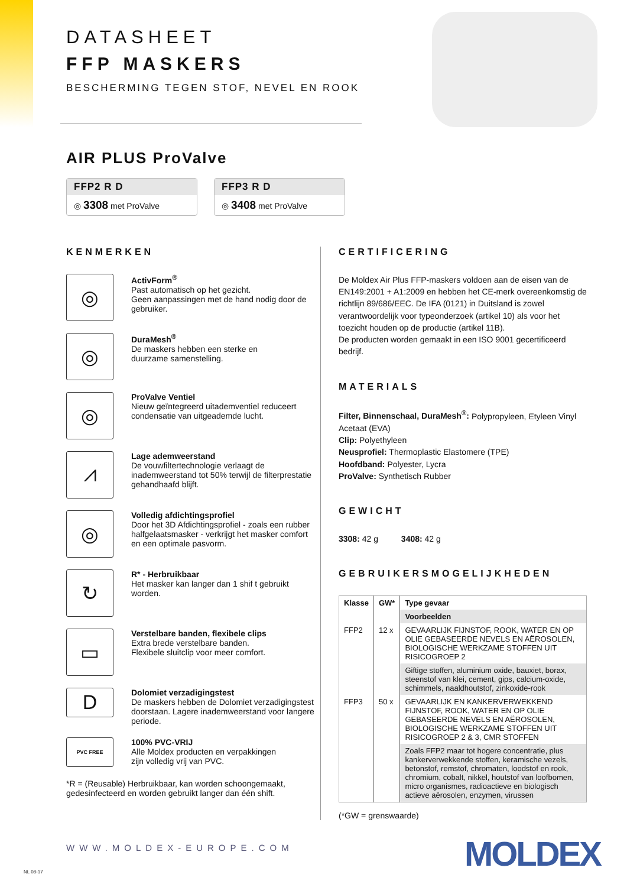DATASHEET
FFP MASKERS
BESCHERMING TEGEN STOF, NEVEL EN ROOK
AIR PLUS ProValve
FFP2 R D
◎ 3308 met ProValve
FFP3 R D
◎ 3408 met ProValve
KENMERKEN
◎
ActivForm<sup>®</sup>
Past automatisch op het gezicht.
Geen aanpassingen met de hand nodig door de gebruiker.
◎
DuraMesh<sup>®</sup>
De maskers hebben een sterke en
duurzame samenstelling.
◎
ProValve Ventiel
Nieuw geïntegreerd uitademventiel reduceert condensatie van uitgeademde lucht.
⩘
Lage ademweerstand
De vouwfiltertechnologie verlaagt de inademweerstand tot 50% terwijl de filterprestatie gehandhaafd blijft.
◎
Volledig afdichtingsprofiel
Door het 3D Afdichtingsprofiel - zoals een rubber halfgelaatsmasker - verkrijgt het masker comfort en een optimale pasvorm.
↻
R* - Herbruikbaar
Het masker kan langer dan 1 shif t gebruikt worden.
▭
Verstelbare banden, flexibele clips
Extra brede verstelbare banden.
Flexibele sluitclip voor meer comfort.
D
Dolomiet verzadigingstest
De maskers hebben de Dolomiet verzadigingstest doorstaan. Lagere inademweerstand voor langere periode.
PVC FREE
100% PVC-VRIJ
Alle Moldex producten en verpakkingen
zijn volledig vrij van PVC.
*R = (Reusable) Herbruikbaar, kan worden schoongemaakt, gedesinfecteerd en worden gebruikt langer dan één shift.
CERTIFICERING
De Moldex Air Plus FFP-maskers voldoen aan de eisen van de EN149:2001 + A1:2009 en hebben het CE-merk overeenkomstig de richtlijn 89/686/EEC. De IFA (0121) in Duitsland is zowel verantwoordelijk voor typeonderzoek (artikel 10) als voor het toezicht houden op de productie (artikel 11B).
De producten worden gemaakt in een ISO 9001 gecertificeerd bedrijf.
MATERIALS
Filter, Binnenschaal, DuraMesh<sup>®</sup>: Polypropyleen, Etyleen Vinyl Acetaat (EVA)
Clip: Polyethyleen
Neusprofiel: Thermoplastic Elastomere (TPE)
Hoofdband: Polyester, Lycra
ProValve: Synthetisch Rubber
GEWICHT
3308: 42 g 3408: 42 g
GEBRUIKERSMOGELIJKHEDEN
| Klasse | GW* | Type gevaar |
| --- | --- | --- |
| | | Voorbeelden |
| FFP2 | 12 x | GEVAARLIJK FIJNSTOF, ROOK, WATER EN OP OLIE GEBASEERDE NEVELS EN AËROSOLEN, BIOLOGISCHE WERKZAME STOFFEN UIT RISICOGROEP 2 |
| | | Giftige stoffen, aluminium oxide, bauxiet, borax, steenstof van klei, cement, gips, calcium-oxide, schimmels, naaldhoutstof, zinkoxide-rook |
| FFP3 | 50 x | GEVAARLIJK EN KANKERVERWEKKEND FIJNSTOF, ROOK, WATER EN OP OLIE GEBASEERDE NEVELS EN AËROSOLEN, BIOLOGISCHE WERKZAME STOFFEN UIT RISICOGROEP 2 & 3, CMR STOFFEN |
| | | Zoals FFP2 maar tot hogere concentratie, plus kankerverwekkende stoffen, keramische vezels, betonstof, remstof, chromaten, loodstof en rook, chromium, cobalt, nikkel, houtstof van loofbomen, micro organismes, radioactieve en biologisch actieve aërosolen, enzymen, virussen |
(*GW = grenswaarde)
WWW.MOLDEX-EUROPE.COM MOLDEX NL 08-17